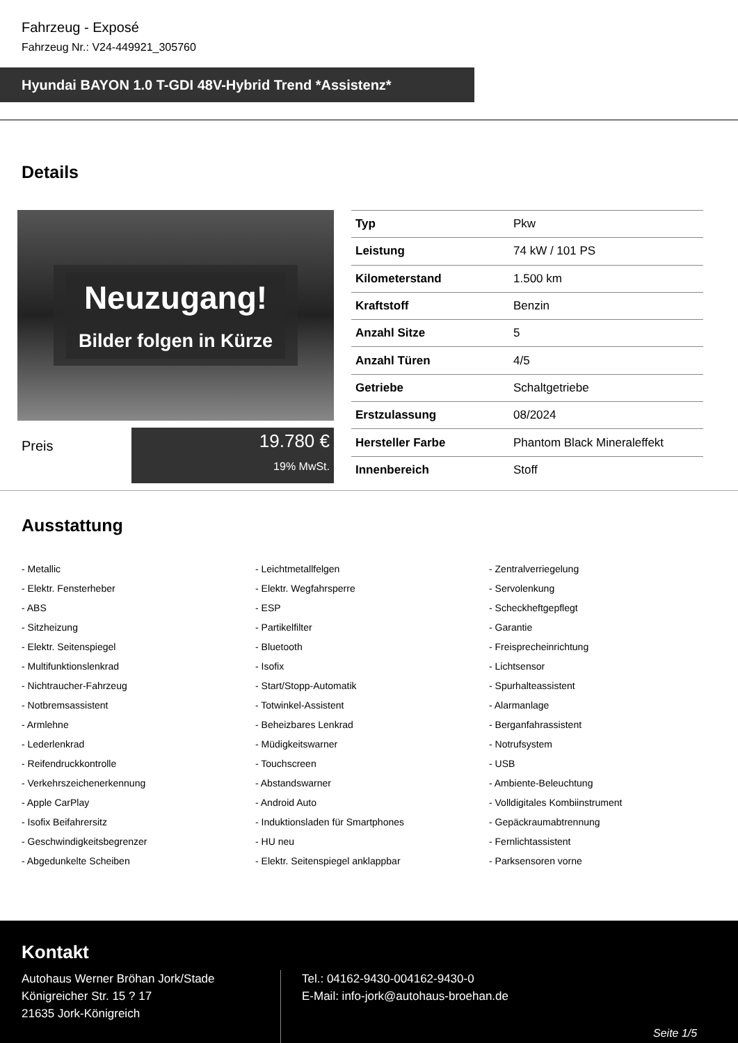Fahrzeug - Exposé
Fahrzeug Nr.: V24-449921_305760
Hyundai BAYON 1.0 T-GDI 48V-Hybrid Trend *Assistenz*
Details
Neuzugang!
Bilder folgen in Kürze
Preis
19.780 €
19% MwSt.
| Typ | Pkw |
| Leistung | 74 kW / 101 PS |
| Kilometerstand | 1.500 km |
| Kraftstoff | Benzin |
| Anzahl Sitze | 5 |
| Anzahl Türen | 4/5 |
| Getriebe | Schaltgetriebe |
| Erstzulassung | 08/2024 |
| Hersteller Farbe | Phantom Black Mineraleffekt |
| Innenbereich | Stoff |
Ausstattung
- Metallic
- Leichtmetallfelgen
- Zentralverriegelung
- Elektr. Fensterheber
- Elektr. Wegfahrsperre
- Servolenkung
- ABS
- ESP
- Scheckheftgepflegt
- Sitzheizung
- Partikelfilter
- Garantie
- Elektr. Seitenspiegel
- Bluetooth
- Freisprecheinrichtung
- Multifunktionslenkrad
- Isofix
- Lichtsensor
- Nichtraucher-Fahrzeug
- Start/Stopp-Automatik
- Spurhalteassistent
- Notbremsassistent
- Totwinkel-Assistent
- Alarmanlage
- Armlehne
- Beheizbares Lenkrad
- Berganfahrassistent
- Lederlenkrad
- Müdigkeitswarner
- Notrufsystem
- Reifendruckkontrolle
- Touchscreen
- USB
- Verkehrszeichenerkennung
- Abstandswarner
- Ambiente-Beleuchtung
- Apple CarPlay
- Android Auto
- Volldigitales Kombiinstrument
- Isofix Beifahrersitz
- Induktionsladen für Smartphones
- Gepäckraumabtrennung
- Geschwindigkeitsbegrenzer
- HU neu
- Fernlichtassistent
- Abgedunkelte Scheiben
- Elektr. Seitenspiegel anklappbar
- Parksensoren vorne
Kontakt
Autohaus Werner Bröhan Jork/Stade
Königreicher Str. 15 ? 17
21635 Jork-Königreich
Tel.: 04162-9430-004162-9430-0
E-Mail: info-jork@autohaus-broehan.de
Seite 1/5